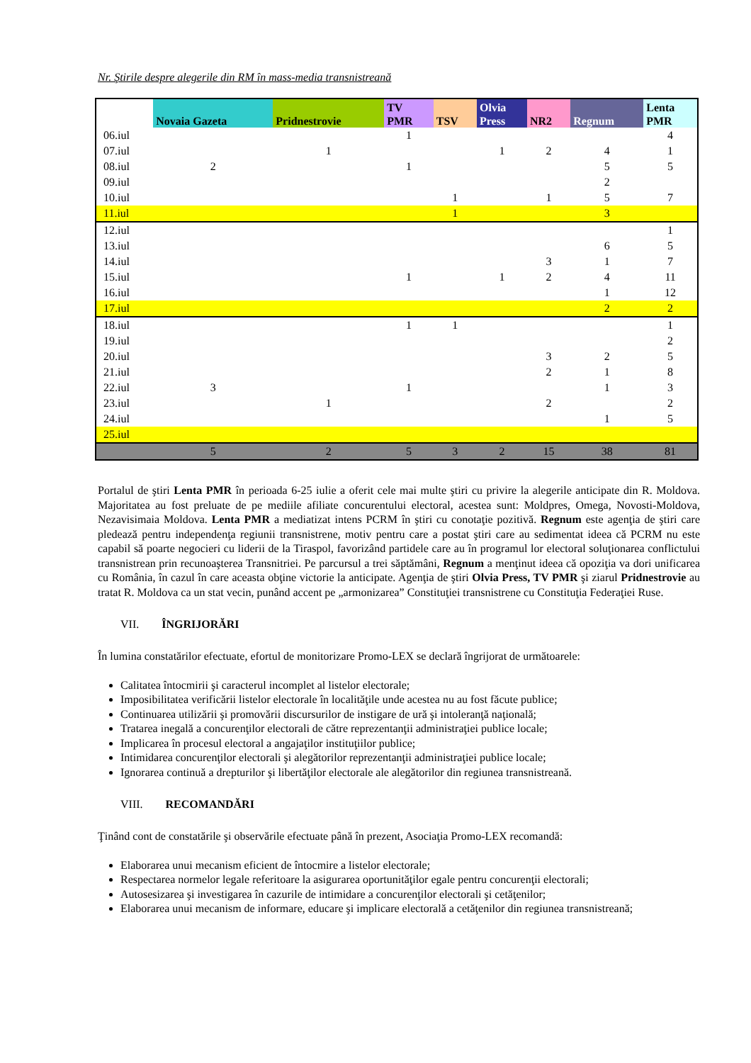Nr. Ştirile despre alegerile din RM în mass-media transnistreană
| | Novaia Gazeta | Pridnestrovie | TV PMR | TSV | Olvia Press | NR2 | Regnum | Lenta PMR |
| --- | --- | --- | --- | --- | --- | --- | --- | --- |
| 06.iul | | | 1 | | | | | 4 |
| 07.iul | | 1 | | | 1 | 2 | 4 | 1 |
| 08.iul | 2 | | 1 | | | | 5 | 5 |
| 09.iul | | | | | | | 2 | |
| 10.iul | | | | 1 | | 1 | 5 | 7 |
| 11.iul | | | | 1 | | | 3 | |
| 12.iul | | | | | | | | 1 |
| 13.iul | | | | | | | 6 | 5 |
| 14.iul | | | | | | 3 | 1 | 7 |
| 15.iul | | | 1 | | 1 | 2 | 4 | 11 |
| 16.iul | | | | | | | 1 | 12 |
| 17.iul | | | | | | | 2 | 2 |
| 18.iul | | | 1 | 1 | | | | 1 |
| 19.iul | | | | | | | | 2 |
| 20.iul | | | | | | 3 | 2 | 5 |
| 21.iul | | | | | | 2 | 1 | 8 |
| 22.iul | 3 | | 1 | | | | 1 | 3 |
| 23.iul | | 1 | | | | 2 | | 2 |
| 24.iul | | | | | | | 1 | 5 |
| 25.iul | | | | | | | | |
| | 5 | 2 | 5 | 3 | 2 | 15 | 38 | 81 |
Portalul de ştiri Lenta PMR în perioada 6-25 iulie a oferit cele mai multe ştiri cu privire la alegerile anticipate din R. Moldova. Majoritatea au fost preluate de pe mediile afiliate concurentului electoral, acestea sunt: Moldpres, Omega, Novosti-Moldova, Nezavisimaia Moldova. Lenta PMR a mediatizat intens PCRM în ştiri cu conotaţie pozitivă. Regnum este agenţia de ştiri care pledează pentru independenţa regiunii transnistrene, motiv pentru care a postat ştiri care au sedimentat ideea că PCRM nu este capabil să poarte negocieri cu liderii de la Tiraspol, favorizând partidele care au în programul lor electoral soluţionarea conflictului transnistrean prin recunoaşterea Transnitriei. Pe parcursul a trei săptămâni, Regnum a menţinut ideea că opoziţia va dori unificarea cu România, în cazul în care aceasta obţine victorie la anticipate. Agenţia de ştiri Olvia Press, TV PMR şi ziarul Pridnestrovie au tratat R. Moldova ca un stat vecin, punând accent pe „armonizarea” Constituţiei transnistrene cu Constituţia Federaţiei Ruse.
VII. ÎNGRIJORĂRI
În lumina constatărilor efectuate, efortul de monitorizare Promo-LEX se declară îngrijorat de următoarele:
Calitatea întocmirii şi caracterul incomplet al listelor electorale;
Imposibilitatea verificării listelor electorale în localităţile unde acestea nu au fost făcute publice;
Continuarea utilizării şi promovării discursurilor de instigare de ură şi intoleranţă naţională;
Tratarea inegală a concurenţilor electorali de către reprezentanţii administraţiei publice locale;
Implicarea în procesul electoral a angajaţilor instituţiilor publice;
Intimidarea concurenţilor electorali şi alegătorilor reprezentanţii administraţiei publice locale;
Ignorarea continuă a drepturilor şi libertăţilor electorale ale alegătorilor din regiunea transnistreană.
VIII. RECOMANDĂRI
Ţinând cont de constatările şi observările efectuate până în prezent, Asociaţia Promo-LEX recomandă:
Elaborarea unui mecanism eficient de întocmire a listelor electorale;
Respectarea normelor legale referitoare la asigurarea oportunităţilor egale pentru concurenţii electorali;
Autosesizarea şi investigarea în cazurile de intimidare a concurenţilor electorali şi cetăţenilor;
Elaborarea unui mecanism de informare, educare şi implicare electorală a cetăţenilor din regiunea transnistreană;